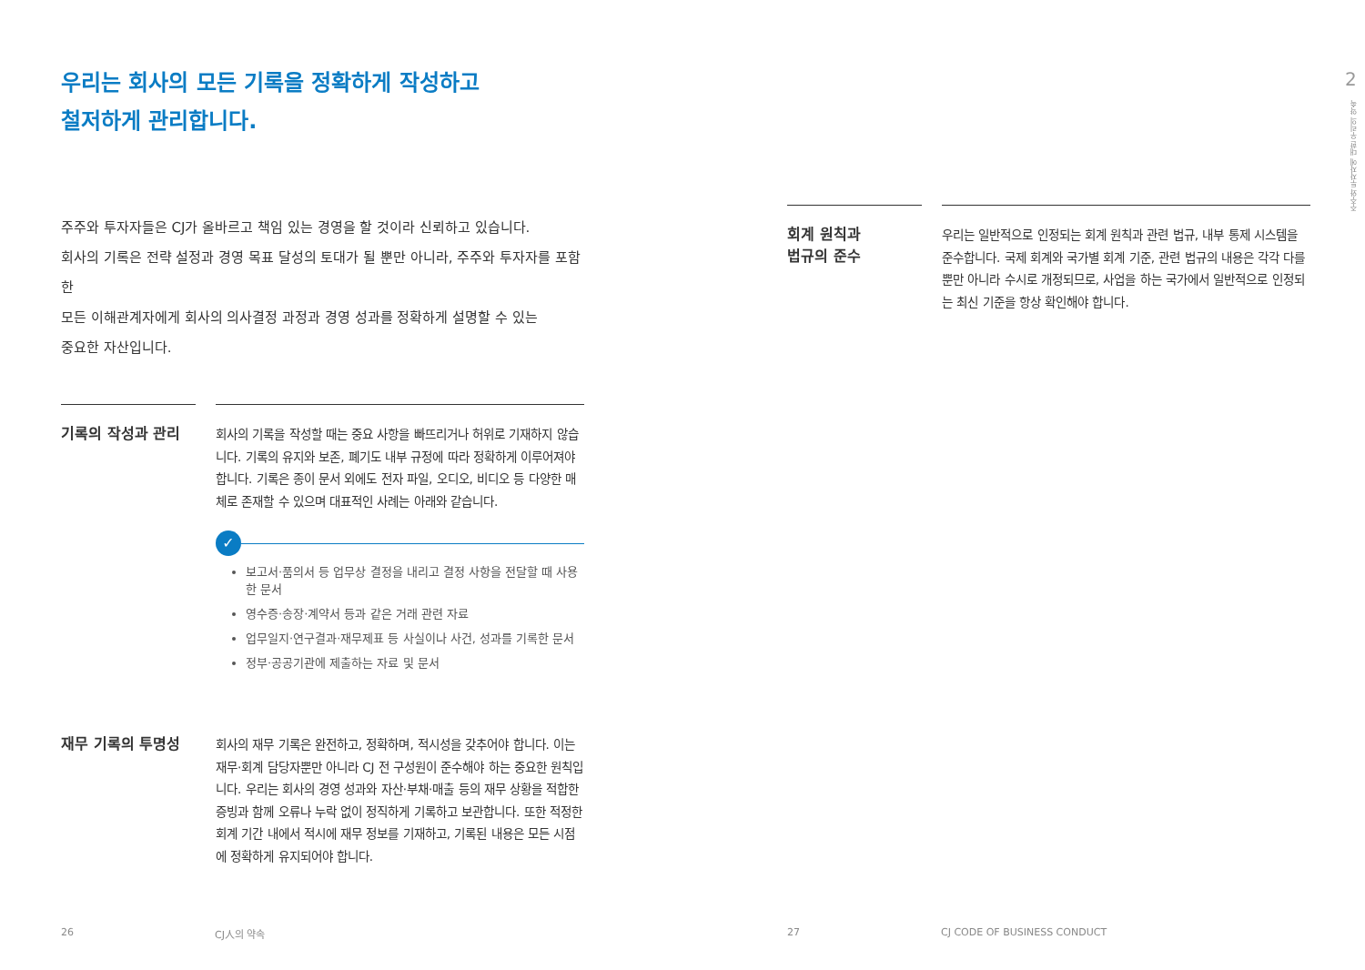우리는 회사의 모든 기록을 정확하게 작성하고
철저하게 관리합니다.
주주와 투자자들은 CJ가 올바르고 책임 있는 경영을 할 것이라 신뢰하고 있습니다.
회사의 기록은 전략 설정과 경영 목표 달성의 토대가 될 뿐만 아니라, 주주와 투자자를 포함한
모든 이해관계자에게 회사의 의사결정 과정과 경영 성과를 정확하게 설명할 수 있는
중요한 자산입니다.
기록의 작성과 관리
회사의 기록을 작성할 때는 중요 사항을 빠뜨리거나 허위로 기재하지 않습니다. 기록의 유지와 보존, 폐기도 내부 규정에 따라 정확하게 이루어져야 합니다. 기록은 종이 문서 외에도 전자 파일, 오디오, 비디오 등 다양한 매체로 존재할 수 있으며 대표적인 사례는 아래와 같습니다.
✓
보고서·품의서 등 업무상 결정을 내리고 결정 사항을 전달할 때 사용한 문서
영수증·송장·계약서 등과 같은 거래 관련 자료
업무일지·연구결과·재무제표 등 사실이나 사건, 성과를 기록한 문서
정부·공공기관에 제출하는 자료 및 문서
재무 기록의 투명성
회사의 재무 기록은 완전하고, 정확하며, 적시성을 갖추어야 합니다. 이는 재무·회계 담당자뿐만 아니라 CJ 전 구성원이 준수해야 하는 중요한 원칙입니다. 우리는 회사의 경영 성과와 자산·부채·매출 등의 재무 상황을 적합한 증빙과 함께 오류나 누락 없이 정직하게 기록하고 보관합니다. 또한 적정한 회계 기간 내에서 적시에 재무 정보를 기재하고, 기록된 내용은 모든 시점에 정확하게 유지되어야 합니다.
회계 원칙과
법규의 준수
우리는 일반적으로 인정되는 회계 원칙과 관련 법규, 내부 통제 시스템을 준수합니다. 국제 회계와 국가별 회계 기준, 관련 법규의 내용은 각각 다를 뿐만 아니라 수시로 개정되므로, 사업을 하는 국가에서 일반적으로 인정되는 최신 기준을 항상 확인해야 합니다.
2
주주와 투자자에 대한 우리의 약속
26 CJ人의 약속 27 CJ CODE OF BUSINESS CONDUCT